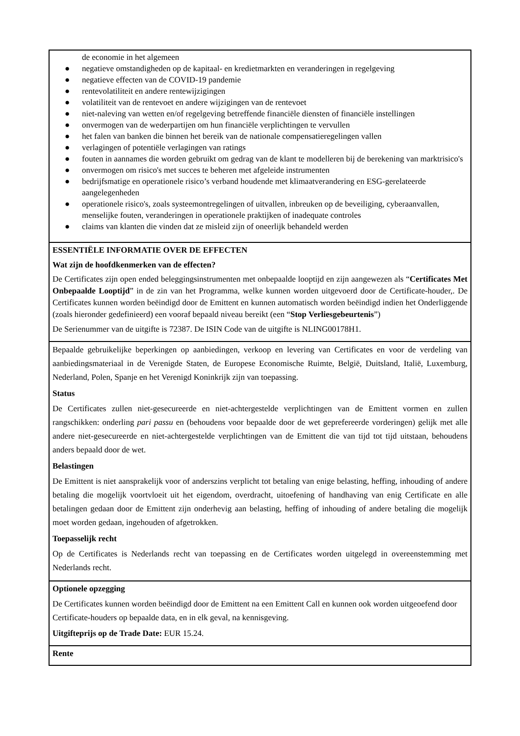de economie in het algemeen
● negatieve omstandigheden op de kapitaal- en kredietmarkten en veranderingen in regelgeving
● negatieve effecten van de COVID-19 pandemie
● rentevolatiliteit en andere rentewijzigingen
● volatiliteit van de rentevoet en andere wijzigingen van de rentevoet
● niet-naleving van wetten en/of regelgeving betreffende financiële diensten of financiële instellingen
● onvermogen van de wederpartijen om hun financiële verplichtingen te vervullen
● het falen van banken die binnen het bereik van de nationale compensatieregelingen vallen
● verlagingen of potentiële verlagingen van ratings
● fouten in aannames die worden gebruikt om gedrag van de klant te modelleren bij de berekening van marktrisico's
● onvermogen om risico's met succes te beheren met afgeleide instrumenten
● bedrijfsmatige en operationele risico’s verband houdende met klimaatverandering en ESG-gerelateerde aangelegenheden
● operationele risico's, zoals systeemontregelingen of uitvallen, inbreuken op de beveiliging, cyberaanvallen, menselijke fouten, veranderingen in operationele praktijken of inadequate controles
● claims van klanten die vinden dat ze misleid zijn of oneerlijk behandeld werden
ESSENTIËLE INFORMATIE OVER DE EFFECTEN
Wat zijn de hoofdkenmerken van de effecten?
De Certificates zijn open ended beleggingsinstrumenten met onbepaalde looptijd en zijn aangewezen als “Certificates Met Onbepaalde Looptijd” in de zin van het Programma, welke kunnen worden uitgevoerd door de Certificate-houder,. De Certificates kunnen worden beëindigd door de Emittent en kunnen automatisch worden beëindigd indien het Onderliggende (zoals hieronder gedefinieerd) een vooraf bepaald niveau bereikt (een “Stop Verliesgebeurtenis”)
De Serienummer van de uitgifte is 72387. De ISIN Code van de uitgifte is NLING00178H1.
Bepaalde gebruikelijke beperkingen op aanbiedingen, verkoop en levering van Certificates en voor de verdeling van aanbiedingsmateriaal in de Verenigde Staten, de Europese Economische Ruimte, België, Duitsland, Italië, Luxemburg, Nederland, Polen, Spanje en het Verenigd Koninkrijk zijn van toepassing.
Status
De Certificates zullen niet-gesecureerde en niet-achtergestelde verplichtingen van de Emittent vormen en zullen rangschikken: onderling pari passu en (behoudens voor bepaalde door de wet geprefereerde vorderingen) gelijk met alle andere niet-gesecureerde en niet-achtergestelde verplichtingen van de Emittent die van tijd tot tijd uitstaan, behoudens anders bepaald door de wet.
Belastingen
De Emittent is niet aansprakelijk voor of anderszins verplicht tot betaling van enige belasting, heffing, inhouding of andere betaling die mogelijk voortvloeit uit het eigendom, overdracht, uitoefening of handhaving van enig Certificate en alle betalingen gedaan door de Emittent zijn onderhevig aan belasting, heffing of inhouding of andere betaling die mogelijk moet worden gedaan, ingehouden of afgetrokken.
Toepasselijk recht
Op de Certificates is Nederlands recht van toepassing en de Certificates worden uitgelegd in overeenstemming met Nederlands recht.
Optionele opzegging
De Certificates kunnen worden beëindigd door de Emittent na een Emittent Call en kunnen ook worden uitgeoefend door Certificate-houders op bepaalde data, en in elk geval, na kennisgeving.
Uitgifteprijs op de Trade Date: EUR 15.24.
Rente